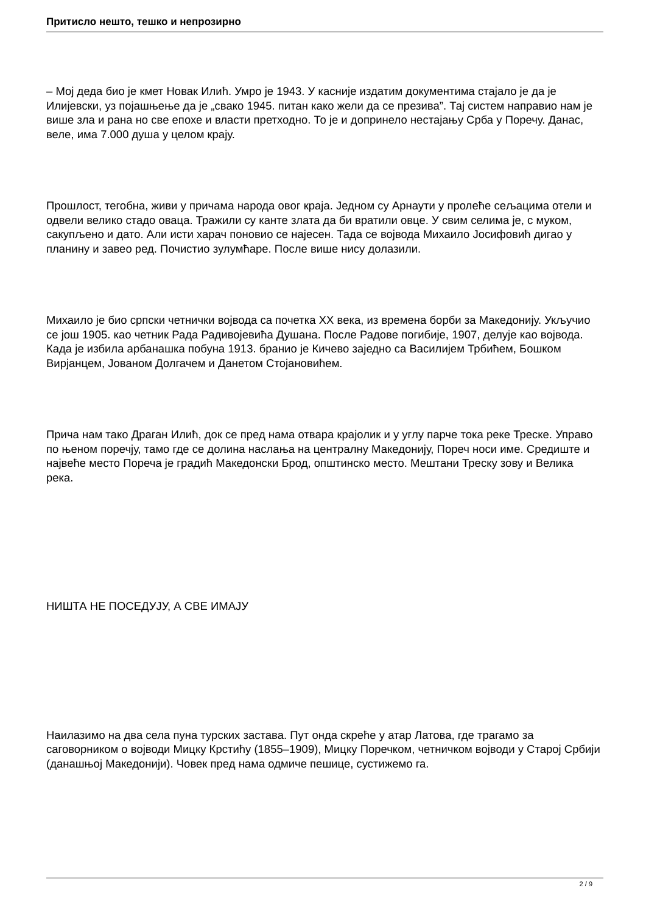Притисло нешто, тешко и непрозирно
– Мој деда био је кмет Новак Илић. Умро је 1943. У касније издатим документима стајало је да је Илијевски, уз појашњење да је „свако 1945. питан како жели да се презива”. Тај систем направио нам је више зла и рана но све епохе и власти претходно. То је и допринело нестајању Срба у Поречу. Данас, веле, има 7.000 душа у целом крају.
Прошлост, тегобна, живи у причама народа овог краја. Једном су Арнаути у пролеће сељацима отели и одвели велико стадо оваца. Тражили су канте злата да би вратили овце. У свим селима је, с муком, сакупљено и дато. Али исти харач поновио се најесен. Тада се војвода Михаило Јосифовић дигао у планину и завео ред. Почистио зулумћаре. После више нису долазили.
Михаило је био српски четнички војвода са почетка XX века, из времена борби за Македонију. Укључио се још 1905. као четник Рада Радивојевића Душана. После Радове погибије, 1907, делује као војвода. Када је избила арбанашка побуна 1913. бранио је Кичево заједно са Василијем Трбићем, Бошком Вирјанцем, Јованом Долгачем и Данетом Стојановићем.
Прича нам тако Драган Илић, док се пред нама отвара крајолик и у углу парче тока реке Треске. Управо по њеном поречју, тамо где се долина наслања на централну Македонију, Пореч носи име. Средиште и највеће место Пореча је градић Македонски Брод, општинско место. Мештани Треску зову и Велика река.
НИШТА НЕ ПОСЕДУЈУ, А СВЕ ИМАЈУ
Наилазимо на два села пуна турских застава. Пут онда скреће у атар Латова, где трагамо за саговорником о војводи Мицку Крстићу (1855–1909), Мицку Поречком, четничком војводи у Старој Србији (данашњој Македонији). Човек пред нама одмиче пешице, сустижемо га.
2 / 9